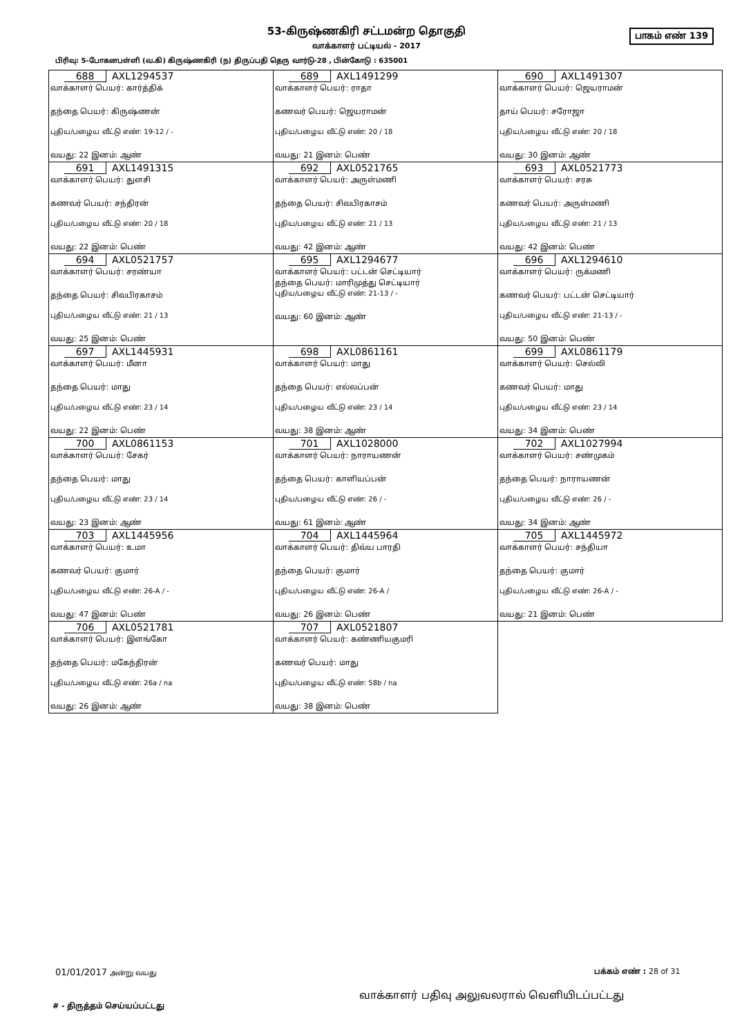53-கிருஷ்ணகிரி சட்டமன்ற தொகுதி
வாக்காளர் பட்டியல் - 2017
பாகம் எண் 139
பிரிவு: 5-போகனபள்ளி (வ.கி) கிருஷ்ணகிரி (ந) திருப்பதி தெரு வார்டு-28 , பின்கோடு : 635001
| 688 AXL1294537 வாக்காளர் பெயர்: கார்த்திக் தந்தை பெயர்: கிருஷ்ணன் புதிய/பழைய வீட்டு எண்: 19-12 / - வயது: 22 இனம்: ஆண் | 689 AXL1491299 வாக்காளர் பெயர்: ராதா கணவர் பெயர்: ஜெயராமன் புதிய/பழைய வீட்டு எண்: 20 / 18 வயது: 21 இனம்: பெண் | 690 AXL1491307 வாக்காளர் பெயர்: ஜெயராமன் தாய் பெயர்: சரோஜா புதிய/பழைய வீட்டு எண்: 20 / 18 வயது: 30 இனம்: ஆண் |
| 691 AXL1491315 வாக்காளர் பெயர்: துளசி கணவர் பெயர்: சந்திரன் புதிய/பழைய வீட்டு எண்: 20 / 18 வயது: 22 இனம்: பெண் | 692 AXL0521765 வாக்காளர் பெயர்: அருள்மணி தந்தை பெயர்: சிவபிரகாசம் புதிய/பழைய வீட்டு எண்: 21 / 13 வயது: 42 இனம்: ஆண் | 693 AXL0521773 வாக்காளர் பெயர்: சரசு கணவர் பெயர்: அருள்மணி புதிய/பழைய வீட்டு எண்: 21 / 13 வயது: 42 இனம்: பெண் |
| 694 AXL0521757 வாக்காளர் பெயர்: சரண்யா தந்தை பெயர்: சிவபிரகாசம் புதிய/பழைய வீட்டு எண்: 21 / 13 வயது: 25 இனம்: பெண் | 695 AXL1294677 வாக்காளர் பெயர்: பட்டன் செட்டியார் தந்தை பெயர்: மாரிமுத்து செட்டியார் புதிய/பழைய வீட்டு எண்: 21-13 / - வயது: 60 இனம்: ஆண் | 696 AXL1294610 வாக்காளர் பெயர்: ருக்மணி கணவர் பெயர்: பட்டன் செட்டியார் புதிய/பழைய வீட்டு எண்: 21-13 / - வயது: 50 இனம்: பெண் |
| 697 AXL1445931 வாக்காளர் பெயர்: மீனா தந்தை பெயர்: மாது புதிய/பழைய வீட்டு எண்: 23 / 14 வயது: 22 இனம்: பெண் | 698 AXL0861161 வாக்காளர் பெயர்: மாது தந்தை பெயர்: எல்லப்பன் புதிய/பழைய வீட்டு எண்: 23 / 14 வயது: 38 இனம்: ஆண் | 699 AXL0861179 வாக்காளர் பெயர்: செல்வி கணவர் பெயர்: மாது புதிய/பழைய வீட்டு எண்: 23 / 14 வயது: 34 இனம்: பெண் |
| 700 AXL0861153 வாக்காளர் பெயர்: சேகர் தந்தை பெயர்: மாது புதிய/பழைய வீட்டு எண்: 23 / 14 வயது: 23 இனம்: ஆண் | 701 AXL1028000 வாக்காளர் பெயர்: நாராயணன் தந்தை பெயர்: காளியப்பன் புதிய/பழைய வீட்டு எண்: 26 / - வயது: 61 இனம்: ஆண் | 702 AXL1027994 வாக்காளர் பெயர்: சண்முகம் தந்தை பெயர்: நாராயணன் புதிய/பழைய வீட்டு எண்: 26 / - வயது: 34 இனம்: ஆண் |
| 703 AXL1445956 வாக்காளர் பெயர்: உமா கணவர் பெயர்: குமார் புதிய/பழைய வீட்டு எண்: 26-A / - வயது: 47 இனம்: பெண் | 704 AXL1445964 வாக்காளர் பெயர்: திவ்ய பாரதி தந்தை பெயர்: குமார் புதிய/பழைய வீட்டு எண்: 26-A / வயது: 26 இனம்: பெண் | 705 AXL1445972 வாக்காளர் பெயர்: சந்தியா தந்தை பெயர்: குமார் புதிய/பழைய வீட்டு எண்: 26-A / - வயது: 21 இனம்: பெண் |
| 706 AXL0521781 வாக்காளர் பெயர்: இளங்கோ தந்தை பெயர்: மகேந்திரன் புதிய/பழைய வீட்டு எண்: 26a / na வயது: 26 இனம்: ஆண் | 707 AXL0521807 வாக்காளர் பெயர்: கண்ணியகுமரி கணவர் பெயர்: மாது புதிய/பழைய வீட்டு எண்: 58b / na வயது: 38 இனம்: பெண் | |
01/01/2017 அன்று வயது பக்கம் எண் : 28 of 31
வாக்காளர் பதிவு அலுவலரால் வெளியிடப்பட்டது
# - திருத்தம் செய்யப்பட்டது